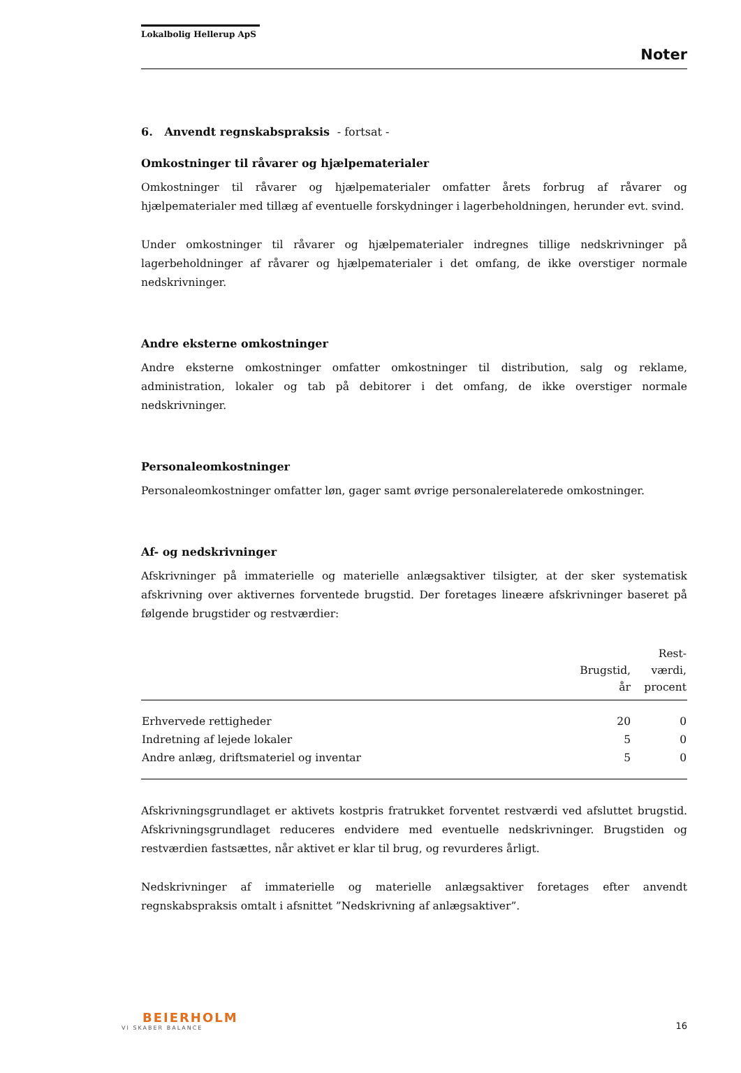Lokalbolig Hellerup ApS
Noter
6. Anvendt regnskabspraksis - fortsat -
Omkostninger til råvarer og hjælpematerialer
Omkostninger til råvarer og hjælpematerialer omfatter årets forbrug af råvarer og hjælpematerialer med tillæg af eventuelle forskydninger i lagerbeholdningen, herunder evt. svind.
Under omkostninger til råvarer og hjælpematerialer indregnes tillige nedskrivninger på lagerbeholdninger af råvarer og hjælpematerialer i det omfang, de ikke overstiger normale nedskrivninger.
Andre eksterne omkostninger
Andre eksterne omkostninger omfatter omkostninger til distribution, salg og reklame, administration, lokaler og tab på debitorer i det omfang, de ikke overstiger normale nedskrivninger.
Personaleomkostninger
Personaleomkostninger omfatter løn, gager samt øvrige personalerelaterede omkostninger.
Af- og nedskrivninger
Afskrivninger på immaterielle og materielle anlægsaktiver tilsigter, at der sker systematisk afskrivning over aktivernes forventede brugstid. Der foretages lineære afskrivninger baseret på følgende brugstider og restværdier:
| | Brugstid, år | Rest- værdi, procent |
| --- | --- | --- |
| Erhvervede rettigheder | 20 | 0 |
| Indretning af lejede lokaler | 5 | 0 |
| Andre anlæg, driftsmateriel og inventar | 5 | 0 |
Afskrivningsgrundlaget er aktivets kostpris fratrukket forventet restværdi ved afsluttet brugstid. Afskrivningsgrundlaget reduceres endvidere med eventuelle nedskrivninger. Brugstiden og restværdien fastsættes, når aktivet er klar til brug, og revurderes årligt.
Nedskrivninger af immaterielle og materielle anlægsaktiver foretages efter anvendt regnskabspraksis omtalt i afsnittet ”Nedskrivning af anlægsaktiver”.
BEIERHOLM
VI SKABER BALANCE
16